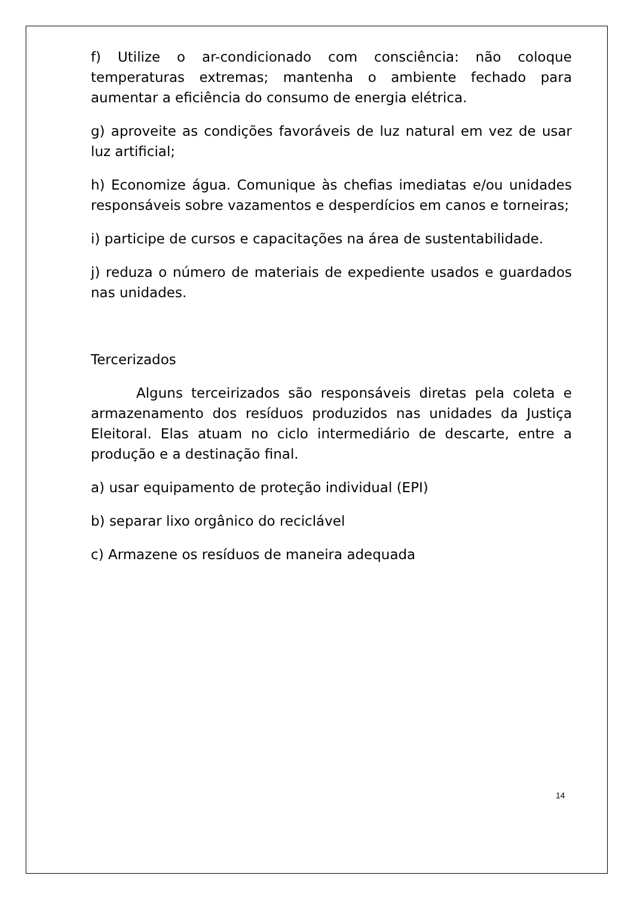f) Utilize o ar-condicionado com consciência: não coloque temperaturas extremas; mantenha o ambiente fechado para aumentar a eficiência do consumo de energia elétrica.
g) aproveite as condições favoráveis de luz natural em vez de usar luz artificial;
h) Economize água. Comunique às chefias imediatas e/ou unidades responsáveis sobre vazamentos e desperdícios em canos e torneiras;
i) participe de cursos e capacitações na área de sustentabilidade.
j) reduza o número de materiais de expediente usados e guardados nas unidades.
Tercerizados
Alguns terceirizados são responsáveis diretas pela coleta e armazenamento dos resíduos produzidos nas unidades da Justiça Eleitoral. Elas atuam no ciclo intermediário de descarte, entre a produção e a destinação final.
a) usar equipamento de proteção individual (EPI)
b) separar lixo orgânico do reciclável
c) Armazene os resíduos de maneira adequada
14